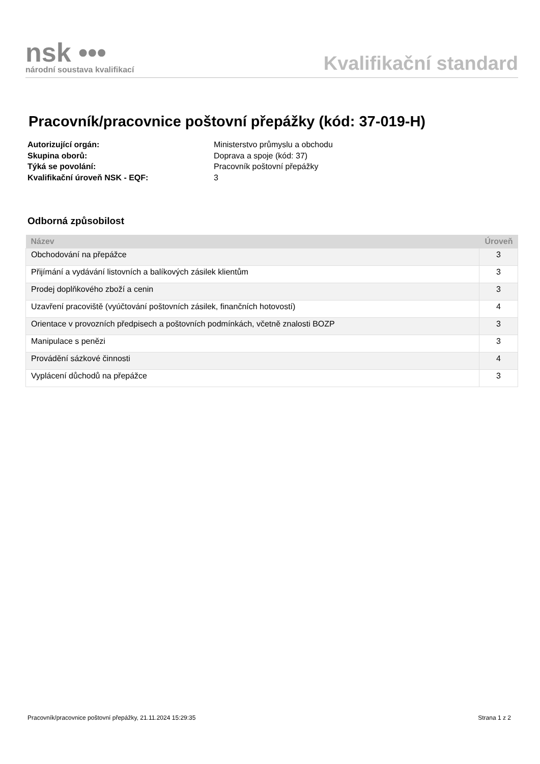nsk •••
národní soustava kvalifikací
Kvalifikační standard
Pracovník/pracovnice poštovní přepážky (kód: 37-019-H)
Autorizující orgán: Ministerstvo průmyslu a obchodu
Skupina oborů: Doprava a spoje (kód: 37)
Týká se povolání: Pracovník poštovní přepážky
Kvalifikační úroveň NSK - EQF: 3
Odborná způsobilost
| Název | Úroveň |
| --- | --- |
| Obchodování na přepážce | 3 |
| Přijímání a vydávání listovních a balíkových zásilek klientům | 3 |
| Prodej doplňkového zboží a cenin | 3 |
| Uzavření pracoviště (vyúčtování poštovních zásilek, finančních hotovostí) | 4 |
| Orientace v provozních předpisech a poštovních podmínkách, včetně znalosti BOZP | 3 |
| Manipulace s penězi | 3 |
| Provádění sázkové činnosti | 4 |
| Vyplácení důchodů na přepážce | 3 |
Pracovník/pracovnice poštovní přepážky, 21.11.2024 15:29:35 Strana 1 z 2